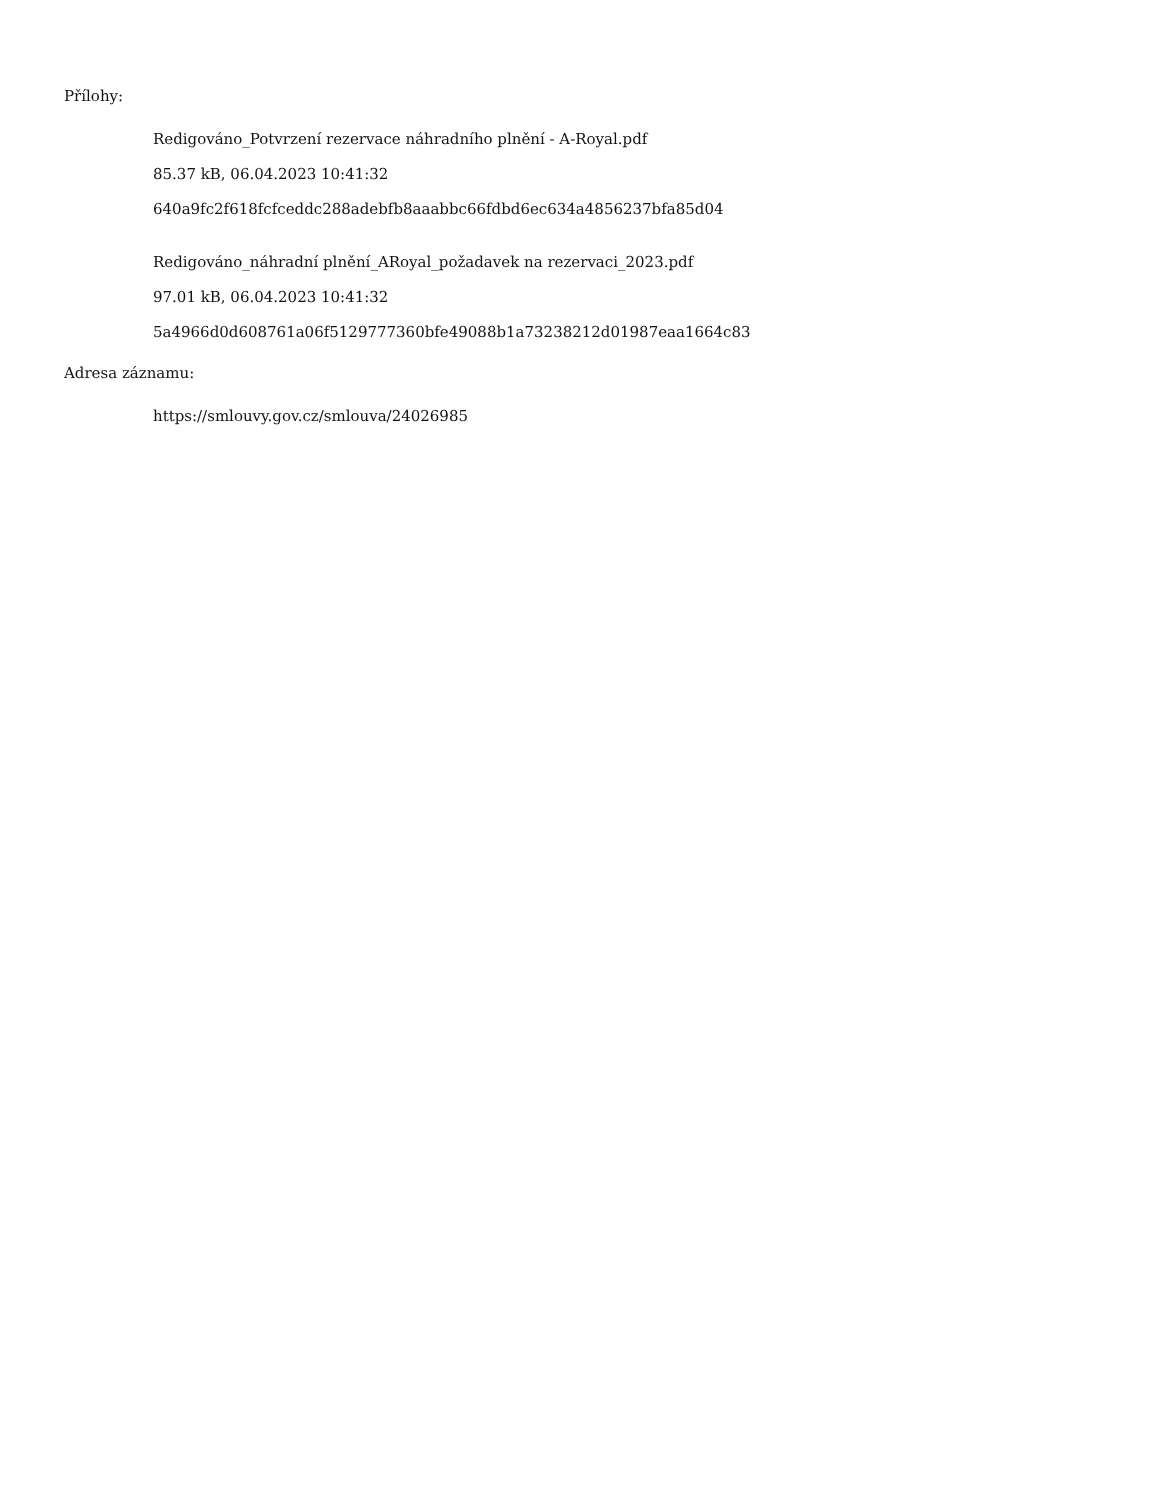Přílohy:
Redigováno_Potvrzení rezervace náhradního plnění - A-Royal.pdf
85.37 kB, 06.04.2023 10:41:32
640a9fc2f618fcfceddc288adebfb8aaabbc66fdbd6ec634a4856237bfa85d04
Redigováno_náhradní plnění_ARoyal_požadavek na rezervaci_2023.pdf
97.01 kB, 06.04.2023 10:41:32
5a4966d0d608761a06f5129777360bfe49088b1a73238212d01987eaa1664c83
Adresa záznamu:
https://smlouvy.gov.cz/smlouva/24026985